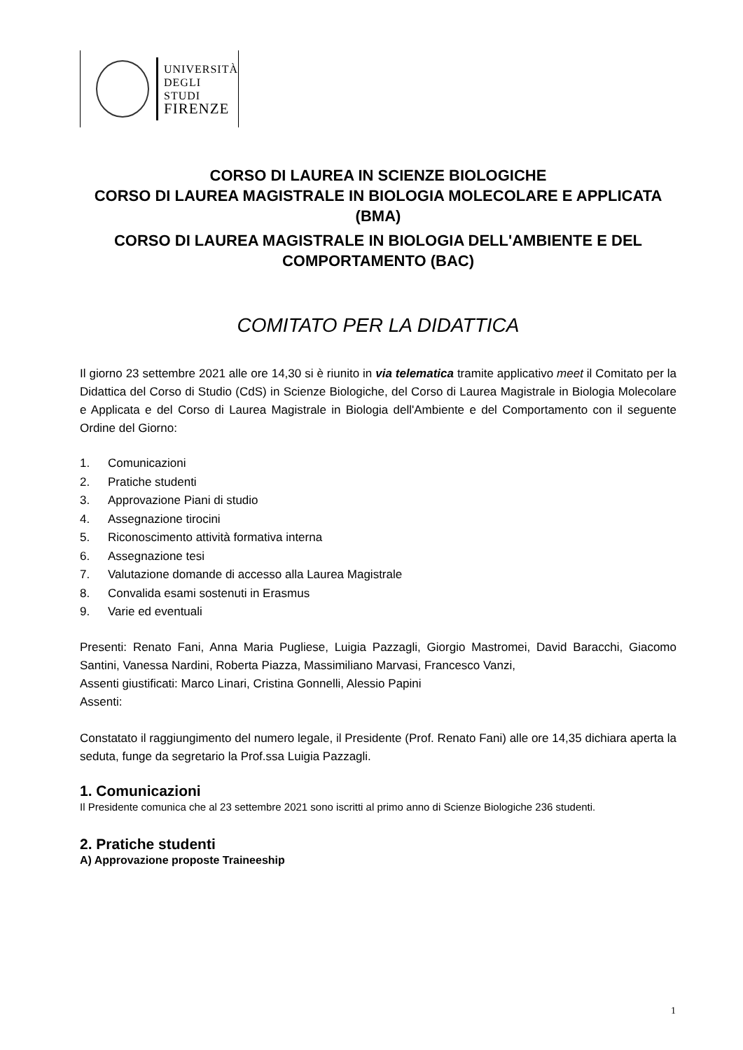UNIVERSITÀ
DEGLI STUDI
FIRENZE
CORSO DI LAUREA IN SCIENZE BIOLOGICHE
CORSO DI LAUREA MAGISTRALE IN BIOLOGIA MOLECOLARE E APPLICATA (BMA)
CORSO DI LAUREA MAGISTRALE IN BIOLOGIA DELL'AMBIENTE E DEL COMPORTAMENTO (BAC)
COMITATO PER LA DIDATTICA
Il giorno 23 settembre 2021 alle ore 14,30 si è riunito in via telematica tramite applicativo meet il Comitato per la Didattica del Corso di Studio (CdS) in Scienze Biologiche, del Corso di Laurea Magistrale in Biologia Molecolare e Applicata e del Corso di Laurea Magistrale in Biologia dell'Ambiente e del Comportamento con il seguente Ordine del Giorno:
1. Comunicazioni
2. Pratiche studenti
3. Approvazione Piani di studio
4. Assegnazione tirocini
5. Riconoscimento attività formativa interna
6. Assegnazione tesi
7. Valutazione domande di accesso alla Laurea Magistrale
8. Convalida esami sostenuti in Erasmus
9. Varie ed eventuali
Presenti: Renato Fani, Anna Maria Pugliese, Luigia Pazzagli, Giorgio Mastromei, David Baracchi, Giacomo Santini, Vanessa Nardini, Roberta Piazza, Massimiliano Marvasi, Francesco Vanzi,
Assenti giustificati: Marco Linari, Cristina Gonnelli, Alessio Papini
Assenti:
Constatato il raggiungimento del numero legale, il Presidente (Prof. Renato Fani) alle ore 14,35 dichiara aperta la seduta, funge da segretario la Prof.ssa Luigia Pazzagli.
1. Comunicazioni
Il Presidente comunica che al 23 settembre 2021 sono iscritti al primo anno di Scienze Biologiche 236 studenti.
2. Pratiche studenti
A) Approvazione proposte Traineeship
1